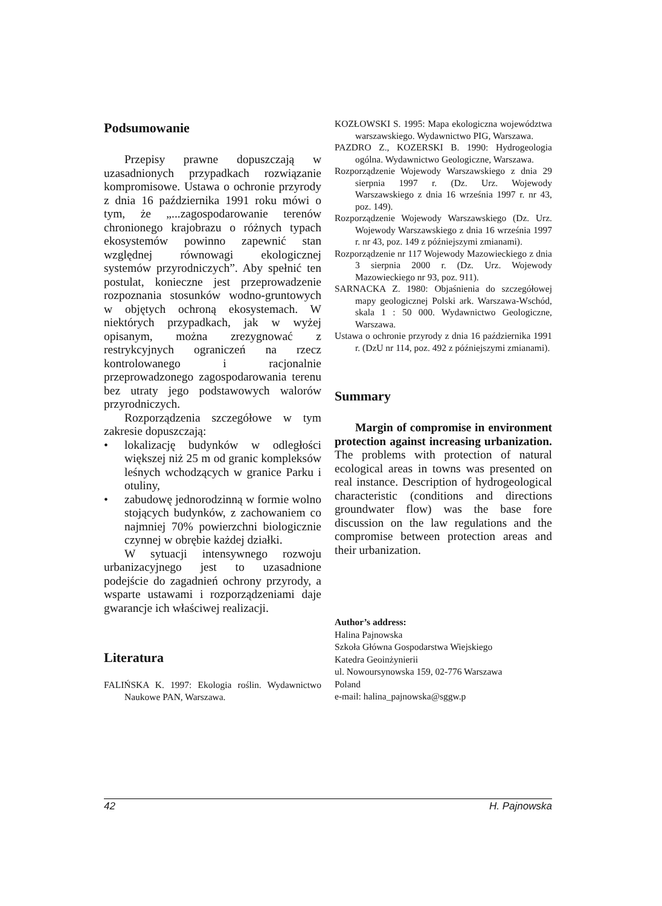Podsumowanie
Przepisy prawne dopuszczają w uzasadnionych przypadkach rozwiązanie kompromisowe. Ustawa o ochronie przyrody z dnia 16 października 1991 roku mówi o tym, że „...zagospodarowanie terenów chronionego krajobrazu o różnych typach ekosystemów powinno zapewnić stan względnej równowagi ekologicznej systemów przyrodniczych”. Aby spełnić ten postulat, konieczne jest przeprowadzenie rozpoznania stosunków wodno-gruntowych w objętych ochroną ekosystemach. W niektórych przypadkach, jak w wyżej opisanym, można zrezygnować z restrykcyjnych ograniczeń na rzecz kontrolowanego i racjonalnie przeprowadzonego zagospodarowania terenu bez utraty jego podstawowych walorów przyrodniczych.
Rozporządzenia szczegółowe w tym zakresie dopuszczają:
• lokalizację budynków w odległości większej niż 25 m od granic kompleksów leśnych wchodzących w granice Parku i otuliny,
• zabudowę jednorodzinną w formie wolno stojących budynków, z zachowaniem co najmniej 70% powierzchni biologicznie czynnej w obrębie każdej działki.
W sytuacji intensywnego rozwoju urbanizacyjnego jest to uzasadnione podejście do zagadnień ochrony przyrody, a wsparte ustawami i rozporządzeniami daje gwarancje ich właściwej realizacji.
Literatura
FALIŃSKA K. 1997: Ekologia roślin. Wydawnictwo Naukowe PAN, Warszawa.
KOZŁOWSKI S. 1995: Mapa ekologiczna województwa warszawskiego. Wydawnictwo PIG, Warszawa.
PAZDRO Z., KOZERSKI B. 1990: Hydrogeologia ogólna. Wydawnictwo Geologiczne, Warszawa.
Rozporządzenie Wojewody Warszawskiego z dnia 29 sierpnia 1997 r. (Dz. Urz. Wojewody Warszawskiego z dnia 16 września 1997 r. nr 43, poz. 149).
Rozporządzenie Wojewody Warszawskiego (Dz. Urz. Wojewody Warszawskiego z dnia 16 września 1997 r. nr 43, poz. 149 z późniejszymi zmianami).
Rozporządzenie nr 117 Wojewody Mazowieckiego z dnia 3 sierpnia 2000 r. (Dz. Urz. Wojewody Mazowieckiego nr 93, poz. 911).
SARNACKA Z. 1980: Objaśnienia do szczegółowej mapy geologicznej Polski ark. Warszawa-Wschód, skala 1 : 50 000. Wydawnictwo Geologiczne, Warszawa.
Ustawa o ochronie przyrody z dnia 16 października 1991 r. (DzU nr 114, poz. 492 z późniejszymi zmianami).
Summary
Margin of compromise in environment protection against increasing urbanization. The problems with protection of natural ecological areas in towns was presented on real instance. Description of hydrogeological characteristic (conditions and directions groundwater flow) was the base fore discussion on the law regulations and the compromise between protection areas and their urbanization.
Author’s address:
Halina Pajnowska
Szkoła Główna Gospodarstwa Wiejskiego
Katedra Geoinżynierii
ul. Nowoursynowska 159, 02-776 Warszawa
Poland
e-mail: halina_pajnowska@sggw.p
42 H. Pajnowska